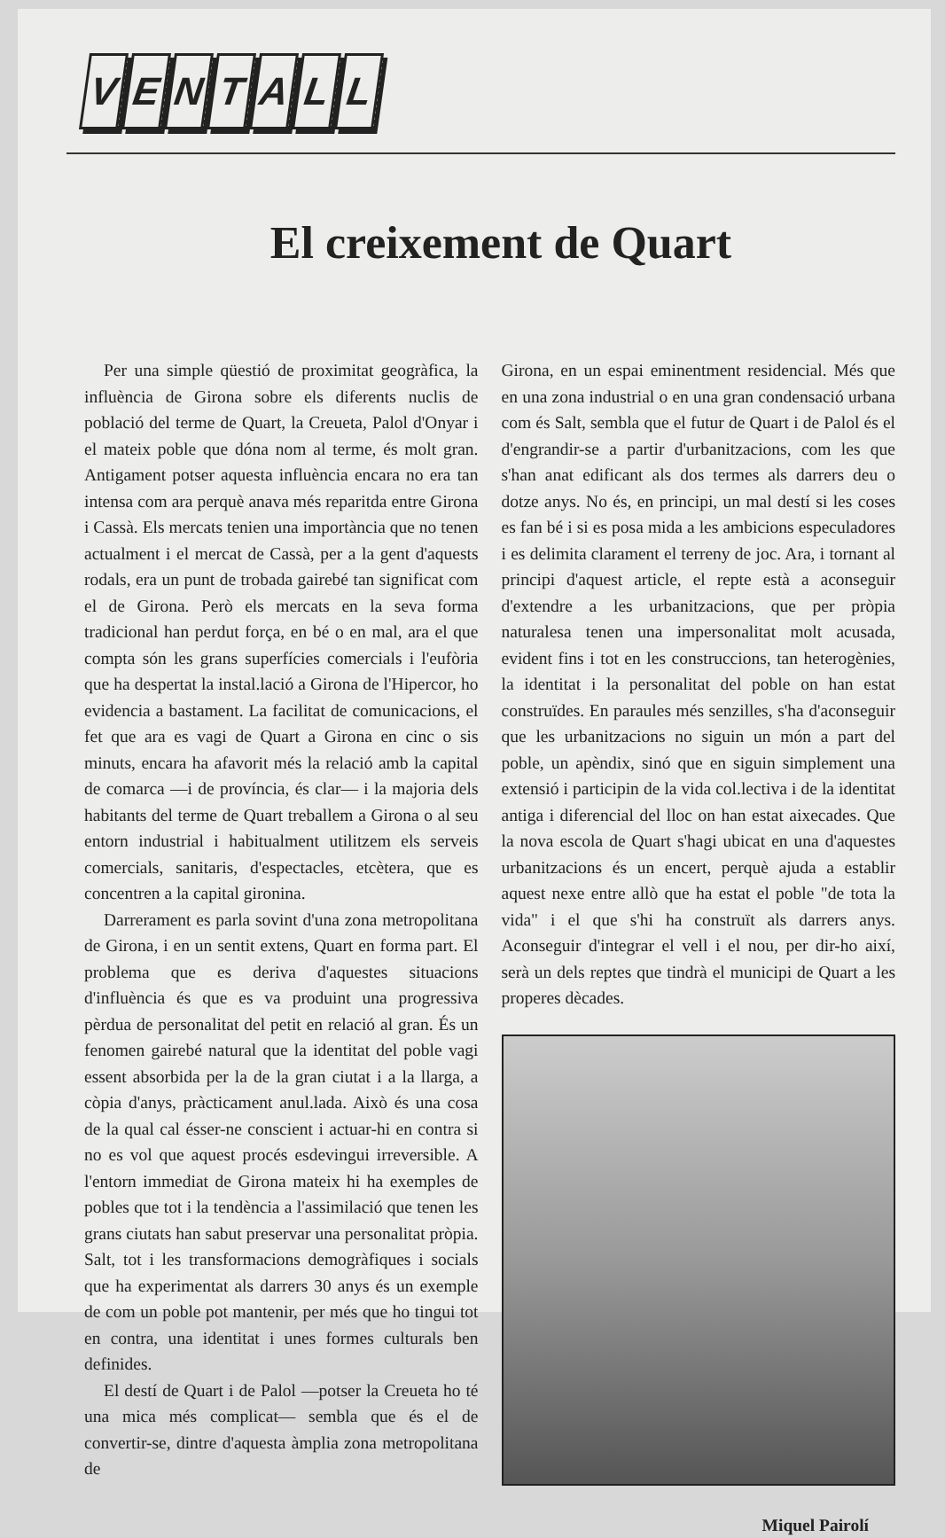VENTALL
El creixement de Quart
Per una simple qüestió de proximitat geogràfica, la influència de Girona sobre els diferents nuclis de població del terme de Quart, la Creueta, Palol d'Onyar i el mateix poble que dóna nom al terme, és molt gran. Antigament potser aquesta influència encara no era tan intensa com ara perquè anava més reparitda entre Girona i Cassà. Els mercats tenien una importància que no tenen actualment i el mercat de Cassà, per a la gent d'aquests rodals, era un punt de trobada gairebé tan significat com el de Girona. Però els mercats en la seva forma tradicional han perdut força, en bé o en mal, ara el que compta són les grans superfícies comercials i l'eufòria que ha despertat la instal.lació a Girona de l'Hipercor, ho evidencia a bastament. La facilitat de comunicacions, el fet que ara es vagi de Quart a Girona en cinc o sis minuts, encara ha afavorit més la relació amb la capital de comarca —i de província, és clar— i la majoria dels habitants del terme de Quart treballem a Girona o al seu entorn industrial i habitualment utilitzem els serveis comercials, sanitaris, d'espectacles, etcètera, que es concentren a la capital gironina.
Darrerament es parla sovint d'una zona metropolitana de Girona, i en un sentit extens, Quart en forma part. El problema que es deriva d'aquestes situacions d'influència és que es va produint una progressiva pèrdua de personalitat del petit en relació al gran. És un fenomen gairebé natural que la identitat del poble vagi essent absorbida per la de la gran ciutat i a la llarga, a còpia d'anys, pràcticament anul.lada. Això és una cosa de la qual cal ésser-ne conscient i actuar-hi en contra si no es vol que aquest procés esdevingui irreversible. A l'entorn immediat de Girona mateix hi ha exemples de pobles que tot i la tendència a l'assimilació que tenen les grans ciutats han sabut preservar una personalitat pròpia. Salt, tot i les transformacions demogràfiques i socials que ha experimentat als darrers 30 anys és un exemple de com un poble pot mantenir, per més que ho tingui tot en contra, una identitat i unes formes culturals ben definides.
El destí de Quart i de Palol —potser la Creueta ho té una mica més complicat— sembla que és el de convertir-se, dintre d'aquesta àmplia zona metropolitana de
Girona, en un espai eminentment residencial. Més que en una zona industrial o en una gran condensació urbana com és Salt, sembla que el futur de Quart i de Palol és el d'engrandir-se a partir d'urbanitzacions, com les que s'han anat edificant als dos termes als darrers deu o dotze anys. No és, en principi, un mal destí si les coses es fan bé i si es posa mida a les ambicions especuladores i es delimita clarament el terreny de joc. Ara, i tornant al principi d'aquest article, el repte està a aconseguir d'extendre a les urbanitzacions, que per pròpia naturalesa tenen una impersonalitat molt acusada, evident fins i tot en les construccions, tan heterogènies, la identitat i la personalitat del poble on han estat construïdes. En paraules més senzilles, s'ha d'aconseguir que les urbanitzacions no siguin un món a part del poble, un apèndix, sinó que en siguin simplement una extensió i participin de la vida col.lectiva i de la identitat antiga i diferencial del lloc on han estat aixecades. Que la nova escola de Quart s'hagi ubicat en una d'aquestes urbanitzacions és un encert, perquè ajuda a establir aquest nexe entre allò que ha estat el poble "de tota la vida" i el que s'hi ha construït als darrers anys. Aconseguir d'integrar el vell i el nou, per dir-ho així, serà un dels reptes que tindrà el municipi de Quart a les properes dècades.
Miquel Pairolí